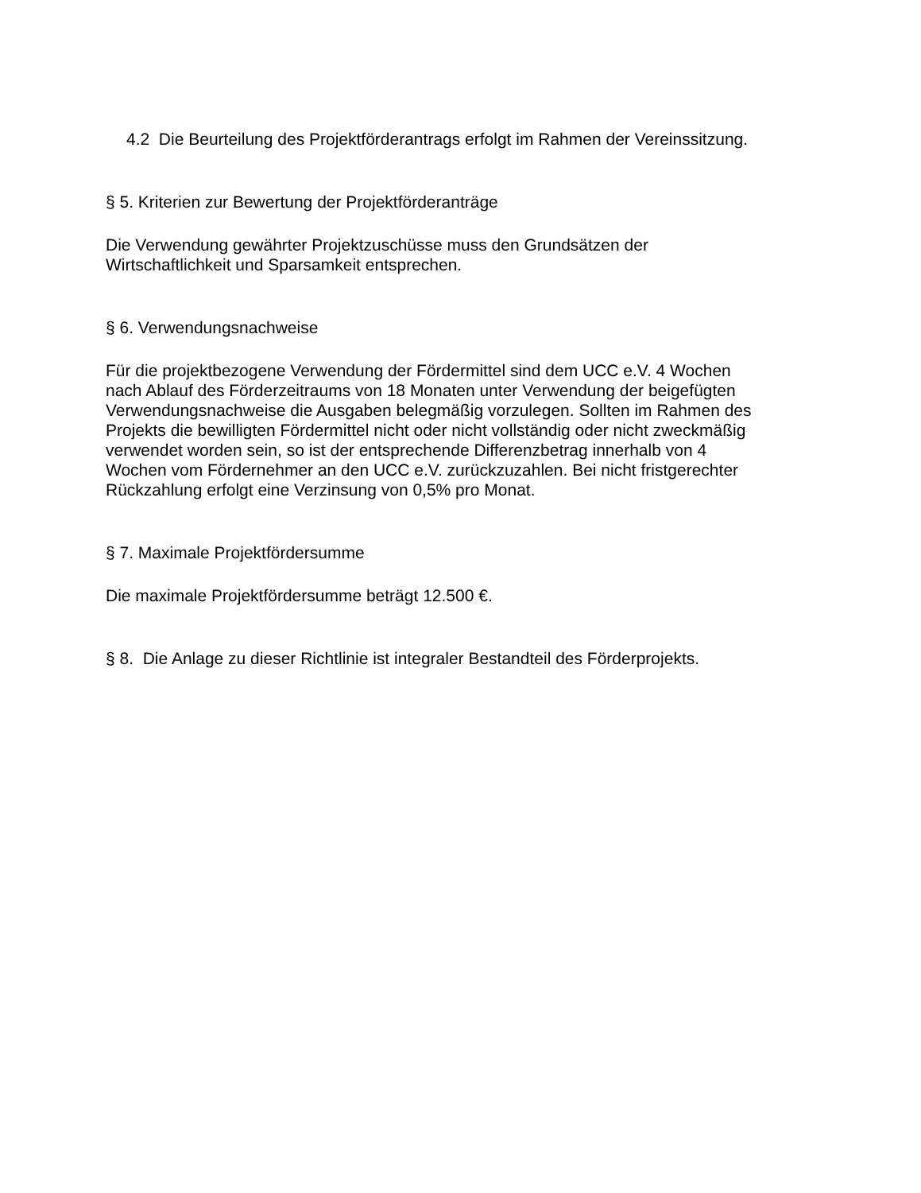4.2 Die Beurteilung des Projektförderantrags erfolgt im Rahmen der Vereinssitzung.
§ 5. Kriterien zur Bewertung der Projektförderanträge
Die Verwendung gewährter Projektzuschüsse muss den Grundsätzen der
Wirtschaftlichkeit und Sparsamkeit entsprechen.
§ 6. Verwendungsnachweise
Für die projektbezogene Verwendung der Fördermittel sind dem UCC e.V. 4 Wochen
nach Ablauf des Förderzeitraums von 18 Monaten unter Verwendung der beigefügten
Verwendungsnachweise die Ausgaben belegmäßig vorzulegen. Sollten im Rahmen des
Projekts die bewilligten Fördermittel nicht oder nicht vollständig oder nicht zweckmäßig
verwendet worden sein, so ist der entsprechende Differenzbetrag innerhalb von 4
Wochen vom Fördernehmer an den UCC e.V. zurückzuzahlen. Bei nicht fristgerechter
Rückzahlung erfolgt eine Verzinsung von 0,5% pro Monat.
§ 7. Maximale Projektfördersumme
Die maximale Projektfördersumme beträgt 12.500 €.
§ 8. Die Anlage zu dieser Richtlinie ist integraler Bestandteil des Förderprojekts.